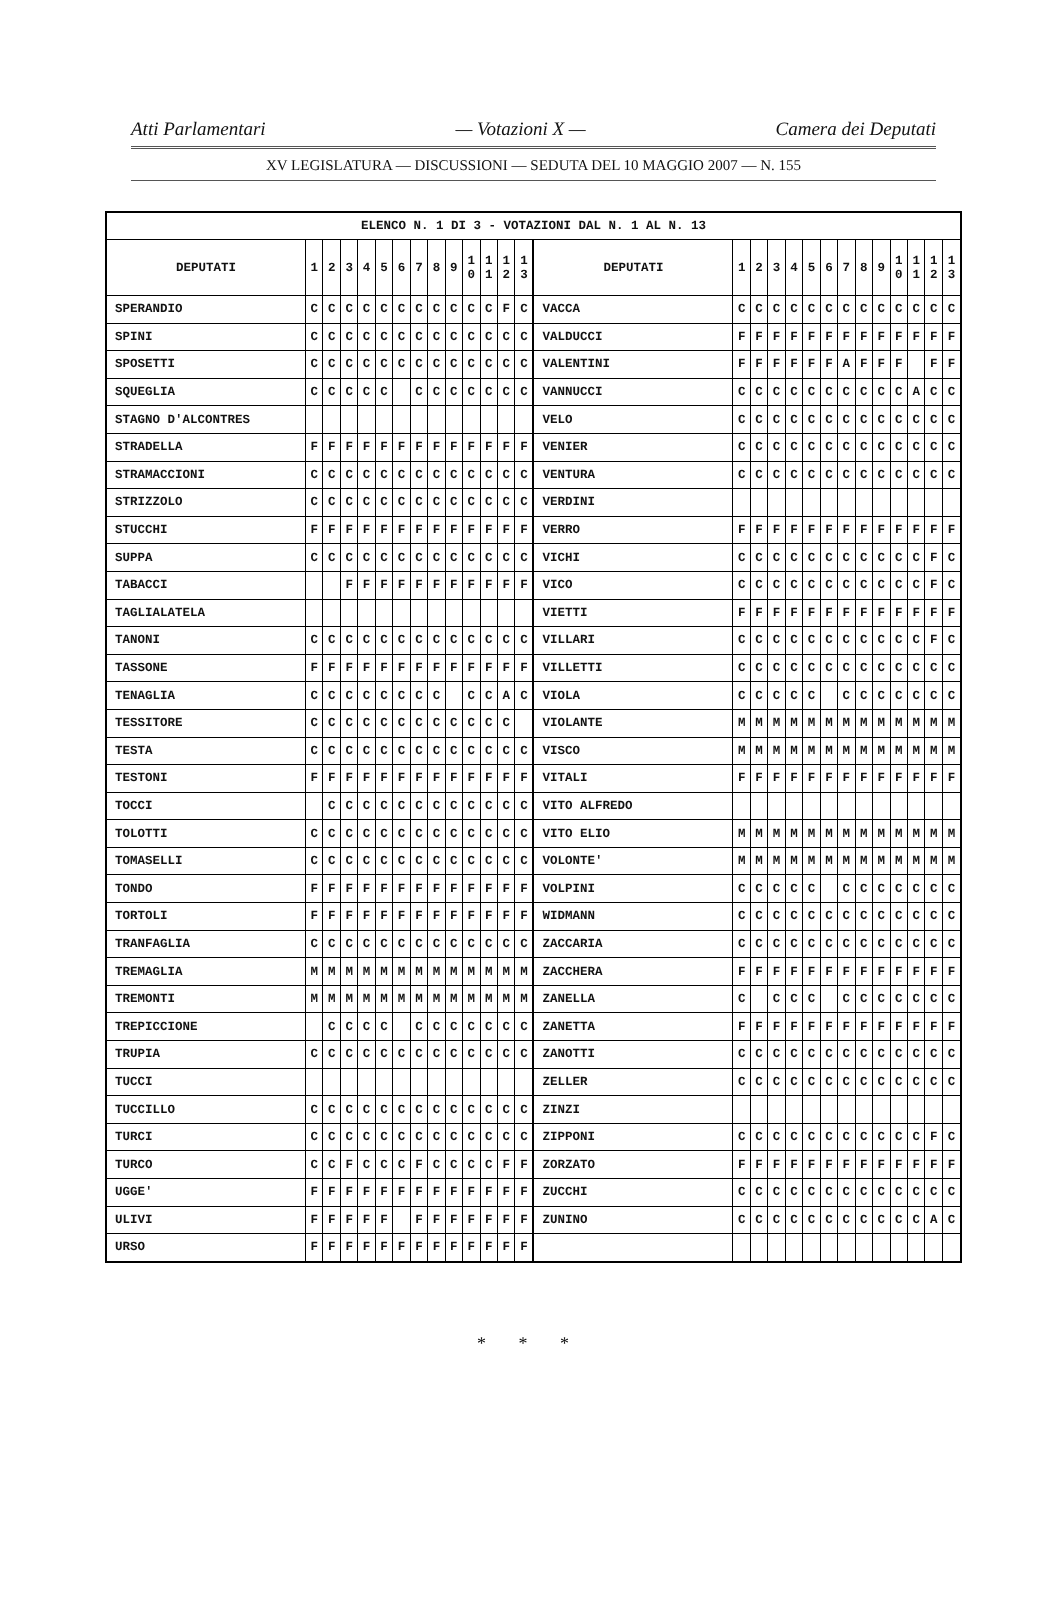Atti Parlamentari — Votazioni X — Camera dei Deputati
XV LEGISLATURA — DISCUSSIONI — SEDUTA DEL 10 MAGGIO 2007 — N. 155
| ELENCO N. 1 DI 3 - VOTAZIONI DAL N. 1 AL N. 13 | | | | | | | | | | | | | | | | | | | | | | | | | | | |
| --- | --- | --- | --- | --- | --- | --- | --- | --- | --- | --- | --- | --- | --- | --- | --- | --- | --- | --- | --- | --- | --- | --- | --- | --- | --- | --- | --- |
| DEPUTATI | 1 | 2 | 3 | 4 | 5 | 6 | 7 | 8 | 9 | 1 0 | 1 1 | 1 2 | 1 3 | DEPUTATI | 1 | 2 | 3 | 4 | 5 | 6 | 7 | 8 | 9 | 1 0 | 1 1 | 1 2 | 1 3 |
| SPERANDIO | C | C | C | C | C | C | C | C | C | C | C | F | C | VACCA | C | C | C | C | C | C | C | C | C | C | C | C | C |
| SPINI | C | C | C | C | C | C | C | C | C | C | C | C | C | VALDUCCI | F | F | F | F | F | F | F | F | F | F | F | F | F |
| SPOSETTI | C | C | C | C | C | C | C | C | C | C | C | C | C | VALENTINI | F | F | F | F | F | F | A | F | F | F | | F | F |
| SQUEGLIA | C | C | C | C | C | | C | C | C | C | C | C | C | VANNUCCI | C | C | C | C | C | C | C | C | C | C | A | C | C |
| STAGNO D'ALCONTRES | | | | | | | | | | | | | | VELO | C | C | C | C | C | C | C | C | C | C | C | C | C |
| STRADELLA | F | F | F | F | F | F | F | F | F | F | F | F | F | VENIER | C | C | C | C | C | C | C | C | C | C | C | C | C |
| STRAMACCIONI | C | C | C | C | C | C | C | C | C | C | C | C | C | VENTURA | C | C | C | C | C | C | C | C | C | C | C | C | C |
| STRIZZOLO | C | C | C | C | C | C | C | C | C | C | C | C | C | VERDINI | | | | | | | | | | | | | |
| STUCCHI | F | F | F | F | F | F | F | F | F | F | F | F | F | VERRO | F | F | F | F | F | F | F | F | F | F | F | F | F |
| SUPPA | C | C | C | C | C | C | C | C | C | C | C | C | C | VICHI | C | C | C | C | C | C | C | C | C | C | C | F | C |
| TABACCI | | | F | F | F | F | F | F | F | F | F | F | F | VICO | C | C | C | C | C | C | C | C | C | C | C | F | C |
| TAGLIALATELA | | | | | | | | | | | | | | VIETTI | F | F | F | F | F | F | F | F | F | F | F | F | F |
| TANONI | C | C | C | C | C | C | C | C | C | C | C | C | C | VILLARI | C | C | C | C | C | C | C | C | C | C | C | F | C |
| TASSONE | F | F | F | F | F | F | F | F | F | F | F | F | F | VILLETTI | C | C | C | C | C | C | C | C | C | C | C | C | C |
| TENAGLIA | C | C | C | C | C | C | C | C | | C | C | A | C | VIOLA | C | C | C | C | C | | C | C | C | C | C | C | C |
| TESSITORE | C | C | C | C | C | C | C | C | C | C | C | C | | VIOLANTE | M | M | M | M | M | M | M | M | M | M | M | M | M |
| TESTA | C | C | C | C | C | C | C | C | C | C | C | C | C | VISCO | M | M | M | M | M | M | M | M | M | M | M | M | M |
| TESTONI | F | F | F | F | F | F | F | F | F | F | F | F | F | VITALI | F | F | F | F | F | F | F | F | F | F | F | F | F |
| TOCCI | | C | C | C | C | C | C | C | C | C | C | C | C | VITO ALFREDO | | | | | | | | | | | | | |
| TOLOTTI | C | C | C | C | C | C | C | C | C | C | C | C | C | VITO ELIO | M | M | M | M | M | M | M | M | M | M | M | M | M |
| TOMASELLI | C | C | C | C | C | C | C | C | C | C | C | C | C | VOLONTE' | M | M | M | M | M | M | M | M | M | M | M | M | M |
| TONDO | F | F | F | F | F | F | F | F | F | F | F | F | F | VOLPINI | C | C | C | C | C | | C | C | C | C | C | C | C |
| TORTOLI | F | F | F | F | F | F | F | F | F | F | F | F | F | WIDMANN | C | C | C | C | C | C | C | C | C | C | C | C | C |
| TRANFAGLIA | C | C | C | C | C | C | C | C | C | C | C | C | C | ZACCARIA | C | C | C | C | C | C | C | C | C | C | C | C | C |
| TREMAGLIA | M | M | M | M | M | M | M | M | M | M | M | M | M | ZACCHERA | F | F | F | F | F | F | F | F | F | F | F | F | F |
| TREMONTI | M | M | M | M | M | M | M | M | M | M | M | M | M | ZANELLA | C | | C | C | C | | C | C | C | C | C | C | C |
| TREPICCIONE | | C | C | C | C | | C | C | C | C | C | C | C | ZANETTA | F | F | F | F | F | F | F | F | F | F | F | F | F |
| TRUPIA | C | C | C | C | C | C | C | C | C | C | C | C | C | ZANOTTI | C | C | C | C | C | C | C | C | C | C | C | C | C |
| TUCCI | | | | | | | | | | | | | | ZELLER | C | C | C | C | C | C | C | C | C | C | C | C | C |
| TUCCILLO | C | C | C | C | C | C | C | C | C | C | C | C | C | ZINZI | | | | | | | | | | | | | |
| TURCI | C | C | C | C | C | C | C | C | C | C | C | C | C | ZIPPONI | C | C | C | C | C | C | C | C | C | C | C | F | C |
| TURCO | C | C | F | C | C | C | F | C | C | C | C | F | F | ZORZATO | F | F | F | F | F | F | F | F | F | F | F | F | F |
| UGGE' | F | F | F | F | F | F | F | F | F | F | F | F | F | ZUCCHI | C | C | C | C | C | C | C | C | C | C | C | C | C |
| ULIVI | F | F | F | F | F | | F | F | F | F | F | F | F | ZUNINO | C | C | C | C | C | C | C | C | C | C | C | A | C |
| URSO | F | F | F | F | F | F | F | F | F | F | F | F | F | | | | | | | | | | | | | | |
* * *